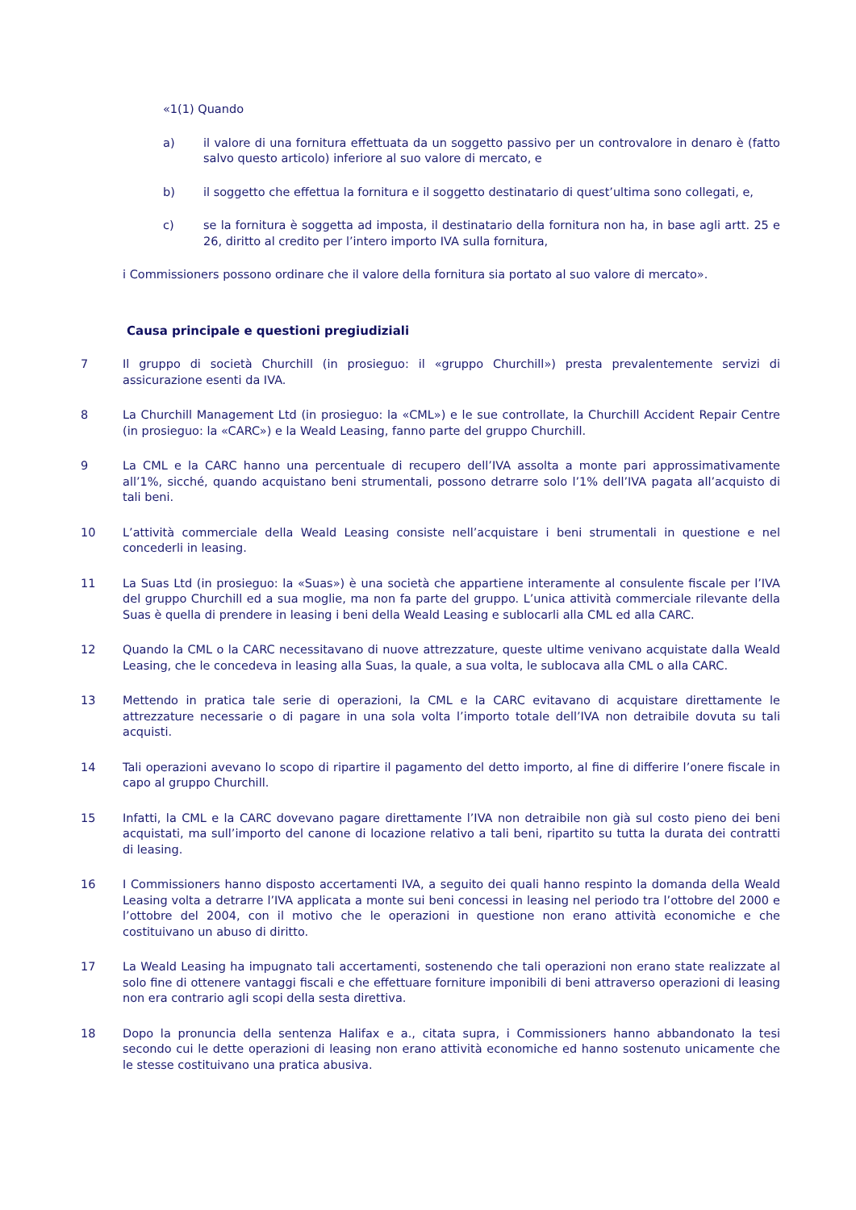«1(1) Quando
a) il valore di una fornitura effettuata da un soggetto passivo per un controvalore in denaro è (fatto salvo questo articolo) inferiore al suo valore di mercato, e
b) il soggetto che effettua la fornitura e il soggetto destinatario di quest’ultima sono collegati, e,
c) se la fornitura è soggetta ad imposta, il destinatario della fornitura non ha, in base agli artt. 25 e 26, diritto al credito per l’intero importo IVA sulla fornitura,
i Commissioners possono ordinare che il valore della fornitura sia portato al suo valore di mercato».
Causa principale e questioni pregiudiziali
7 Il gruppo di società Churchill (in prosieguo: il «gruppo Churchill») presta prevalentemente servizi di assicurazione esenti da IVA.
8 La Churchill Management Ltd (in prosieguo: la «CML») e le sue controllate, la Churchill Accident Repair Centre (in prosieguo: la «CARC») e la Weald Leasing, fanno parte del gruppo Churchill.
9 La CML e la CARC hanno una percentuale di recupero dell’IVA assolta a monte pari approssimativamente all’1%, sicché, quando acquistano beni strumentali, possono detrarre solo l’1% dell’IVA pagata all’acquisto di tali beni.
10 L’attività commerciale della Weald Leasing consiste nell’acquistare i beni strumentali in questione e nel concederli in leasing.
11 La Suas Ltd (in prosieguo: la «Suas») è una società che appartiene interamente al consulente fiscale per l’IVA del gruppo Churchill ed a sua moglie, ma non fa parte del gruppo. L’unica attività commerciale rilevante della Suas è quella di prendere in leasing i beni della Weald Leasing e sublocarli alla CML ed alla CARC.
12 Quando la CML o la CARC necessitavano di nuove attrezzature, queste ultime venivano acquistate dalla Weald Leasing, che le concedeva in leasing alla Suas, la quale, a sua volta, le sublocava alla CML o alla CARC.
13 Mettendo in pratica tale serie di operazioni, la CML e la CARC evitavano di acquistare direttamente le attrezzature necessarie o di pagare in una sola volta l’importo totale dell’IVA non detraibile dovuta su tali acquisti.
14 Tali operazioni avevano lo scopo di ripartire il pagamento del detto importo, al fine di differire l’onere fiscale in capo al gruppo Churchill.
15 Infatti, la CML e la CARC dovevano pagare direttamente l’IVA non detraibile non già sul costo pieno dei beni acquistati, ma sull’importo del canone di locazione relativo a tali beni, ripartito su tutta la durata dei contratti di leasing.
16 I Commissioners hanno disposto accertamenti IVA, a seguito dei quali hanno respinto la domanda della Weald Leasing volta a detrarre l’IVA applicata a monte sui beni concessi in leasing nel periodo tra l’ottobre del 2000 e l’ottobre del 2004, con il motivo che le operazioni in questione non erano attività economiche e che costituivano un abuso di diritto.
17 La Weald Leasing ha impugnato tali accertamenti, sostenendo che tali operazioni non erano state realizzate al solo fine di ottenere vantaggi fiscali e che effettuare forniture imponibili di beni attraverso operazioni di leasing non era contrario agli scopi della sesta direttiva.
18 Dopo la pronuncia della sentenza Halifax e a., citata supra, i Commissioners hanno abbandonato la tesi secondo cui le dette operazioni di leasing non erano attività economiche ed hanno sostenuto unicamente che le stesse costituivano una pratica abusiva.